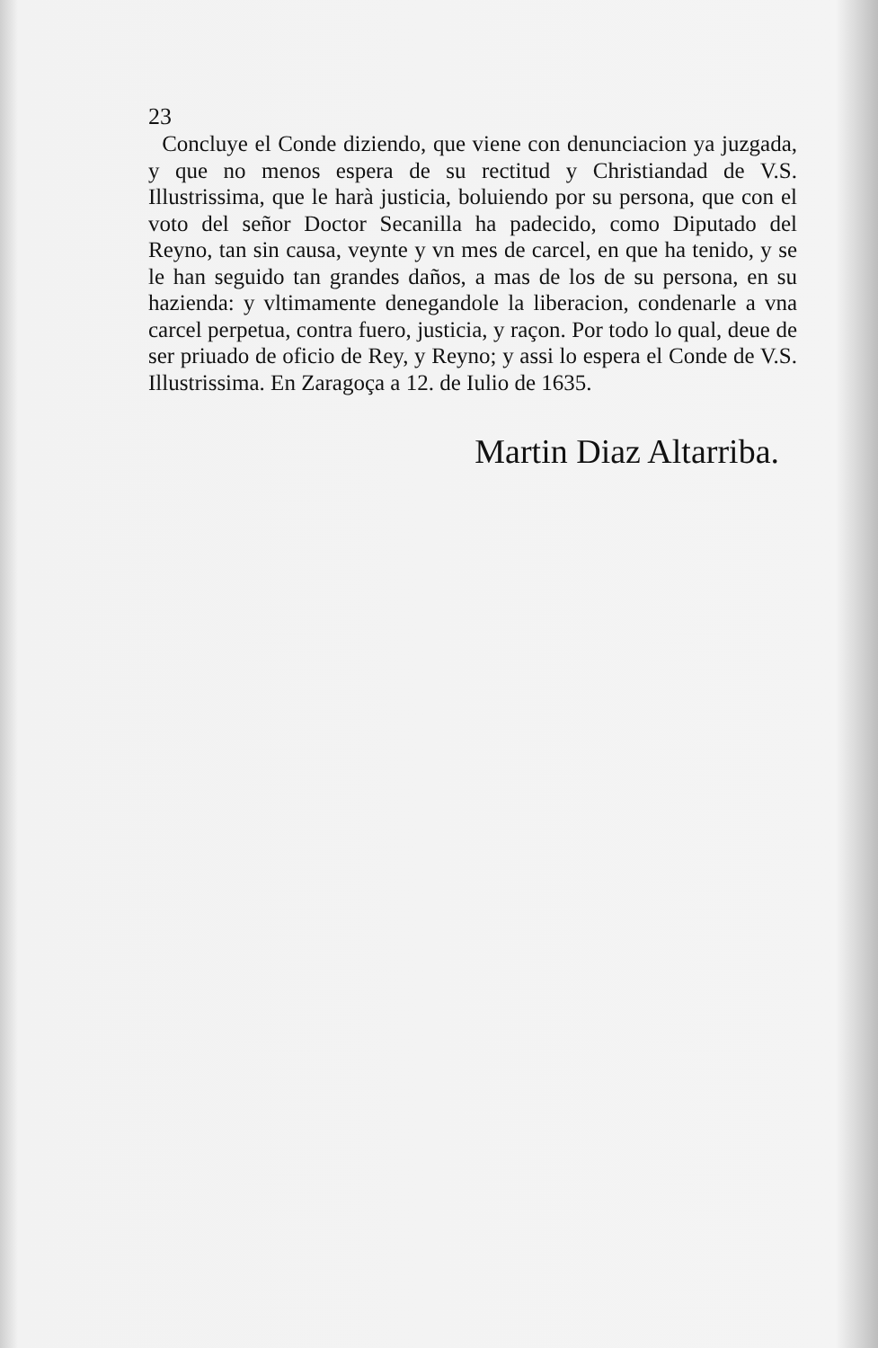23
Concluye el Conde diziendo, que viene con denunciacion ya juzgada, y que no menos espera de su rectitud y Christiandad de V.S. Illustrissima, que le harà justicia, boluiendo por su persona, que con el voto del señor Doctor Secanilla ha padecido, como Diputado del Reyno, tan sin causa, veynte y vn mes de carcel, en que ha tenido, y se le han seguido tan grandes daños, a mas de los de su persona, en su hazienda: y vltimamente denegandole la liberacion, condenarle a vna carcel perpetua, contra fuero, justicia, y raçon. Por todo lo qual, deue de ser priuado de oficio de Rey, y Reyno; y assi lo espera el Conde de V.S. Illustrissima. En Zaragoça a 12. de Iulio de 1635.
Martin Diaz Altarriba.